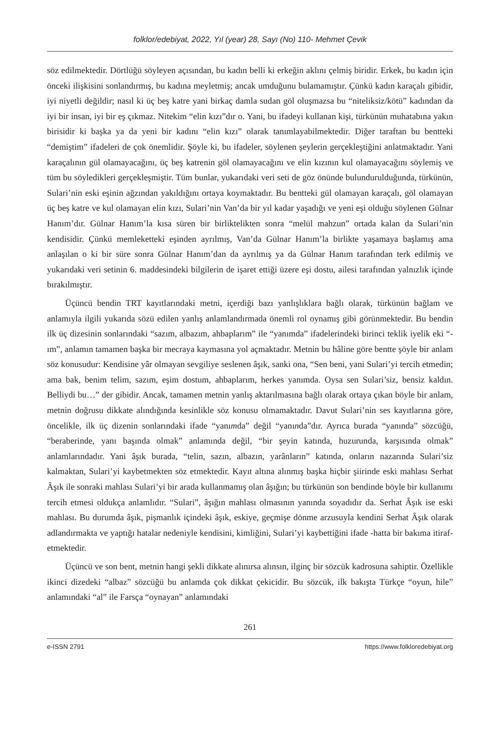folklor/edebiyat, 2022, Yıl (year) 28, Sayı (No) 110- Mehmet Çevik
söz edilmektedir. Dörtlüğü söyleyen açısından, bu kadın belli ki erkeğin aklını çelmiş biridir. Erkek, bu kadın için önceki ilişkisini sonlandırmış, bu kadına meyletmiş; ancak umduğunu bulamamıştır. Çünkü kadın karaçalı gibidir, iyi niyetli değildir; nasıl ki üç beş katre yani birkaç damla sudan göl oluşmazsa bu “niteliksiz/kötü” kadından da iyi bir insan, iyi bir eş çıkmaz. Nitekim “elin kızı”dır o. Yani, bu ifadeyi kullanan kişi, türkünün muhatabına yakın birisidir ki başka ya da yeni bir kadını “elin kızı” olarak tanımlayabilmektedir. Diğer taraftan bu bentteki “demiştim” ifadeleri de çok önemlidir. Şöyle ki, bu ifadeler, söylenen şeylerin gerçekleştiğini anlatmaktadır. Yani karaçalının gül olamayacağını, üç beş katrenin göl olamayacağını ve elin kızının kul olamayacağını söylemiş ve tüm bu söyledikleri gerçekleşmiştir. Tüm bunlar, yukarıdaki veri seti de göz önünde bulundurulduğunda, türkünün, Sulari’nin eski eşinin ağzından yakıldığını ortaya koymaktadır. Bu bentteki gül olamayan karaçalı, göl olamayan üç beş katre ve kul olamayan elin kızı, Sulari’nin Van’da bir yıl kadar yaşadığı ve yeni eşi olduğu söylenen Gülnar Hanım’dır. Gülnar Hanım’la kısa süren bir birliktelikten sonra “melül mahzun” ortada kalan da Sulari’nin kendisidir. Çünkü memleketteki eşinden ayrılmış, Van’da Gülnar Hanım’la birlikte yaşamaya başlamış ama anlaşılan o ki bir süre sonra Gülnar Hanım’dan da ayrılmış ya da Gülnar Hanım tarafından terk edilmiş ve yukarıdaki veri setinin 6. maddesindeki bilgilerin de işaret ettiği üzere eşi dostu, ailesi tarafından yalnızlık içinde bırakılmıştır.
Üçüncü bendin TRT kayıtlarındaki metni, içerdiği bazı yanlışlıklara bağlı olarak, türkünün bağlam ve anlamıyla ilgili yukarıda sözü edilen yanlış anlamlandırmada önemli rol oynamış gibi görünmektedir. Bu bendin ilk üç dizesinin sonlarındaki “sazım, albazım, ahbaplarım” ile “yanımda” ifadelerindeki birinci teklik iyelik eki “-ım”, anlamın tamamen başka bir mecraya kaymasına yol açmaktadır. Metnin bu hâline göre bentte şöyle bir anlam söz konusudur: Kendisine yâr olmayan sevgiliye seslenen âşık, sanki ona, “Sen beni, yani Sulari’yi tercih etmedin; ama bak, benim telim, sazım, eşim dostum, ahbaplarım, herkes yanımda. Oysa sen Sulari’siz, bensiz kaldın. Belliydi bu…” der gibidir. Ancak, tamamen metnin yanlış aktarılmasına bağlı olarak ortaya çıkan böyle bir anlam, metnin doğrusu dikkate alındığında kesinlikle söz konusu olmamaktadır. Davut Sulari’nin ses kayıtlarına göre, öncelikle, ilk üç dizenin sonlarındaki ifade “yanımda” değil “yanında”dır. Ayrıca burada “yanında” sözcüğü, “beraberinde, yanı başında olmak” anlamında değil, “bir şeyin katında, huzurunda, karşısında olmak” anlamlarındadır. Yani âşık burada, “telin, sazın, albazın, yarânların” katında, onların nazarında Sulari’siz kalmaktan, Sulari’yi kaybetmekten söz etmektedir. Kayıt altına alınmış başka hiçbir şiirinde eski mahlası Serhat Âşık ile sonraki mahlası Sulari’yi bir arada kullanmamış olan âşığın; bu türkünün son bendinde böyle bir kullanımı tercih etmesi oldukça anlamlıdır. “Sulari”, âşığın mahlası olmasının yanında soyadıdır da. Serhat Âşık ise eski mahlası. Bu durumda âşık, pişmanlık içindeki âşık, eskiye, geçmişe dönme arzusuyla kendini Serhat Âşık olarak adlandırmakta ve yaptığı hatalar nedeniyle kendisini, kimliğini, Sulari’yi kaybettiğini ifade -hatta bir bakıma itiraf- etmektedir.
Üçüncü ve son bent, metnin hangi şekli dikkate alınırsa alınsın, ilginç bir sözcük kadrosuna sahiptir. Özellikle ikinci dizedeki “albaz” sözcüğü bu anlamda çok dikkat çekicidir. Bu sözcük, ilk bakışta Türkçe “oyun, hile” anlamındaki “al” ile Farsça “oynayan” anlamındaki
261
e-ISSN 2791 https://www.folkloredebiyat.org